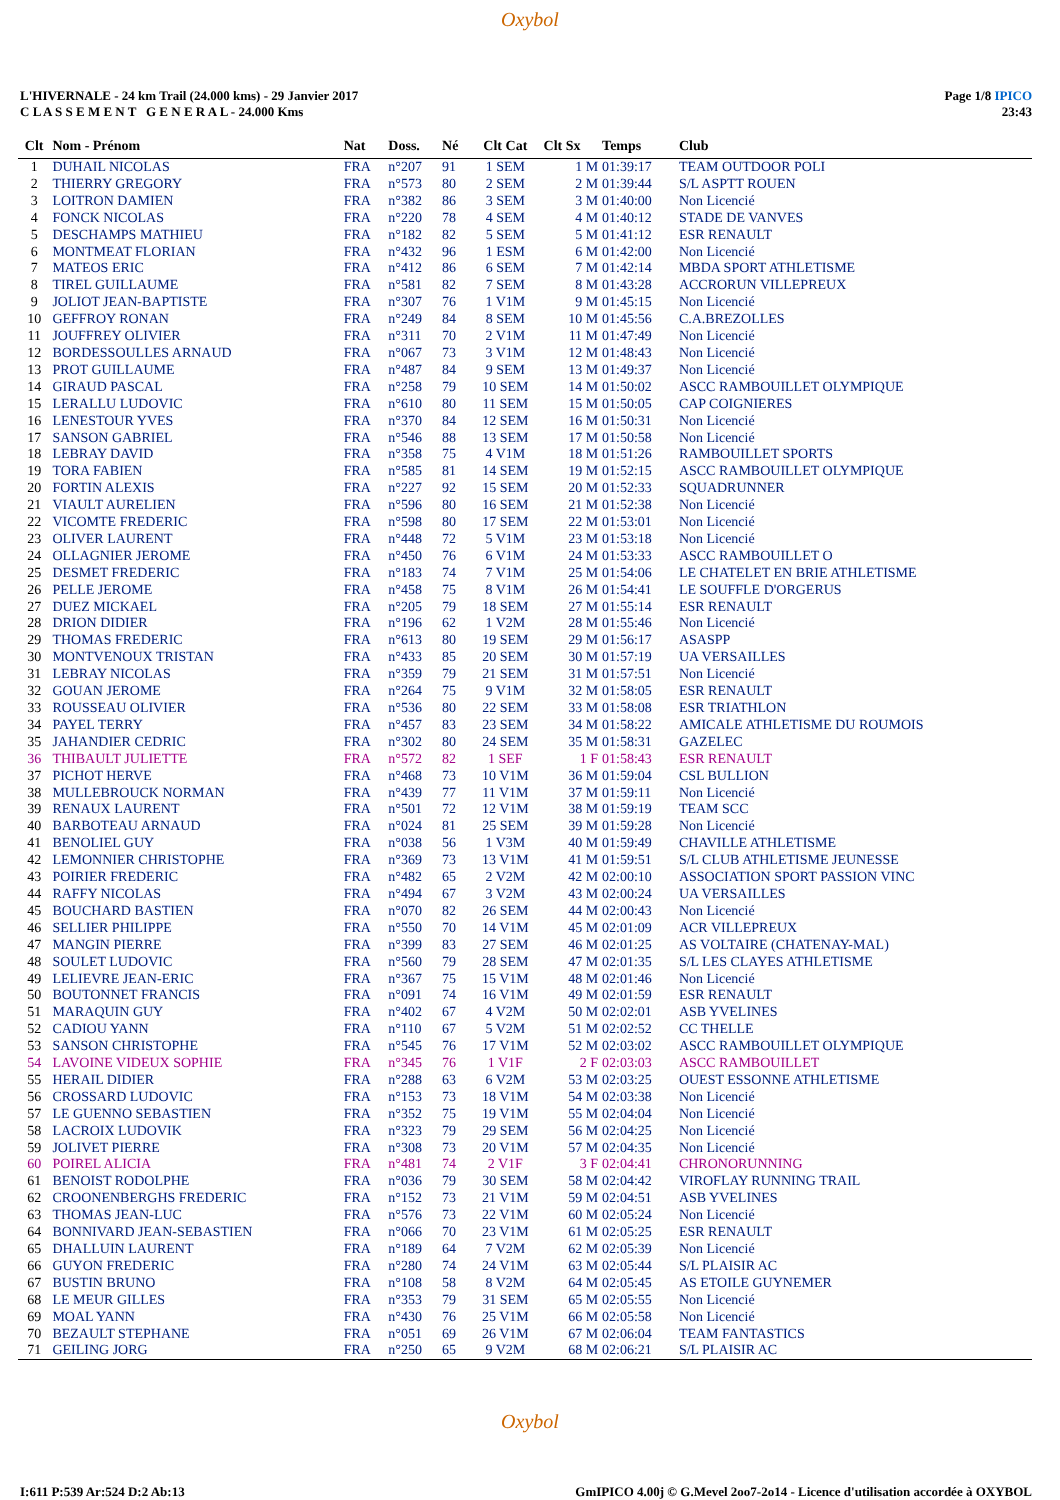Oxybol
L'HIVERNALE - 24 km Trail (24.000 kms) - 29 Janvier 2017
C L A S S E M E N T G E N E R A L - 24.000 Kms
Page 1/8 IPICO
23:43
| Clt | Nom - Prénom | Nat | Doss. | Né | Clt Cat | Clt Sx | Temps | Club |
| --- | --- | --- | --- | --- | --- | --- | --- | --- |
| 1 | DUHAIL NICOLAS | FRA | n°207 | 91 | 1 SEM | 1 M | 01:39:17 | TEAM OUTDOOR POLI |
| 2 | THIERRY GREGORY | FRA | n°573 | 80 | 2 SEM | 2 M | 01:39:44 | S/L ASPTT ROUEN |
| 3 | LOITRON DAMIEN | FRA | n°382 | 86 | 3 SEM | 3 M | 01:40:00 | Non Licencié |
| 4 | FONCK NICOLAS | FRA | n°220 | 78 | 4 SEM | 4 M | 01:40:12 | STADE DE VANVES |
| 5 | DESCHAMPS MATHIEU | FRA | n°182 | 82 | 5 SEM | 5 M | 01:41:12 | ESR RENAULT |
| 6 | MONTMEAT FLORIAN | FRA | n°432 | 96 | 1 ESM | 6 M | 01:42:00 | Non Licencié |
| 7 | MATEOS ERIC | FRA | n°412 | 86 | 6 SEM | 7 M | 01:42:14 | MBDA SPORT ATHLETISME |
| 8 | TIREL GUILLAUME | FRA | n°581 | 82 | 7 SEM | 8 M | 01:43:28 | ACCRORUN VILLEPREUX |
| 9 | JOLIOT JEAN-BAPTISTE | FRA | n°307 | 76 | 1 V1M | 9 M | 01:45:15 | Non Licencié |
| 10 | GEFFROY RONAN | FRA | n°249 | 84 | 8 SEM | 10 M | 01:45:56 | C.A.BREZOLLES |
| 11 | JOUFFREY OLIVIER | FRA | n°311 | 70 | 2 V1M | 11 M | 01:47:49 | Non Licencié |
| 12 | BORDESSOULLES ARNAUD | FRA | n°067 | 73 | 3 V1M | 12 M | 01:48:43 | Non Licencié |
| 13 | PROT GUILLAUME | FRA | n°487 | 84 | 9 SEM | 13 M | 01:49:37 | Non Licencié |
| 14 | GIRAUD PASCAL | FRA | n°258 | 79 | 10 SEM | 14 M | 01:50:02 | ASCC RAMBOUILLET OLYMPIQUE |
| 15 | LERALLU LUDOVIC | FRA | n°610 | 80 | 11 SEM | 15 M | 01:50:05 | CAP COIGNIERES |
| 16 | LENESTOUR YVES | FRA | n°370 | 84 | 12 SEM | 16 M | 01:50:31 | Non Licencié |
| 17 | SANSON GABRIEL | FRA | n°546 | 88 | 13 SEM | 17 M | 01:50:58 | Non Licencié |
| 18 | LEBRAY DAVID | FRA | n°358 | 75 | 4 V1M | 18 M | 01:51:26 | RAMBOUILLET SPORTS |
| 19 | TORA FABIEN | FRA | n°585 | 81 | 14 SEM | 19 M | 01:52:15 | ASCC RAMBOUILLET OLYMPIQUE |
| 20 | FORTIN ALEXIS | FRA | n°227 | 92 | 15 SEM | 20 M | 01:52:33 | SQUADRUNNER |
| 21 | VIAULT AURELIEN | FRA | n°596 | 80 | 16 SEM | 21 M | 01:52:38 | Non Licencié |
| 22 | VICOMTE FREDERIC | FRA | n°598 | 80 | 17 SEM | 22 M | 01:53:01 | Non Licencié |
| 23 | OLIVER LAURENT | FRA | n°448 | 72 | 5 V1M | 23 M | 01:53:18 | Non Licencié |
| 24 | OLLAGNIER JEROME | FRA | n°450 | 76 | 6 V1M | 24 M | 01:53:33 | ASCC RAMBOUILLET O |
| 25 | DESMET FREDERIC | FRA | n°183 | 74 | 7 V1M | 25 M | 01:54:06 | LE CHATELET EN BRIE ATHLETISME |
| 26 | PELLE JEROME | FRA | n°458 | 75 | 8 V1M | 26 M | 01:54:41 | LE SOUFFLE D'ORGERUS |
| 27 | DUEZ MICKAEL | FRA | n°205 | 79 | 18 SEM | 27 M | 01:55:14 | ESR RENAULT |
| 28 | DRION DIDIER | FRA | n°196 | 62 | 1 V2M | 28 M | 01:55:46 | Non Licencié |
| 29 | THOMAS FREDERIC | FRA | n°613 | 80 | 19 SEM | 29 M | 01:56:17 | ASASPP |
| 30 | MONTVENOUX TRISTAN | FRA | n°433 | 85 | 20 SEM | 30 M | 01:57:19 | UA VERSAILLES |
| 31 | LEBRAY NICOLAS | FRA | n°359 | 79 | 21 SEM | 31 M | 01:57:51 | Non Licencié |
| 32 | GOUAN JEROME | FRA | n°264 | 75 | 9 V1M | 32 M | 01:58:05 | ESR RENAULT |
| 33 | ROUSSEAU OLIVIER | FRA | n°536 | 80 | 22 SEM | 33 M | 01:58:08 | ESR TRIATHLON |
| 34 | PAYEL TERRY | FRA | n°457 | 83 | 23 SEM | 34 M | 01:58:22 | AMICALE ATHLETISME DU ROUMOIS |
| 35 | JAHANDIER CEDRIC | FRA | n°302 | 80 | 24 SEM | 35 M | 01:58:31 | GAZELEC |
| 36 | THIBAULT JULIETTE | FRA | n°572 | 82 | 1 SEF | 1 F | 01:58:43 | ESR RENAULT |
| 37 | PICHOT HERVE | FRA | n°468 | 73 | 10 V1M | 36 M | 01:59:04 | CSL BULLION |
| 38 | MULLEBROUCK NORMAN | FRA | n°439 | 77 | 11 V1M | 37 M | 01:59:11 | Non Licencié |
| 39 | RENAUX LAURENT | FRA | n°501 | 72 | 12 V1M | 38 M | 01:59:19 | TEAM SCC |
| 40 | BARBOTEAU ARNAUD | FRA | n°024 | 81 | 25 SEM | 39 M | 01:59:28 | Non Licencié |
| 41 | BENOLIEL GUY | FRA | n°038 | 56 | 1 V3M | 40 M | 01:59:49 | CHAVILLE ATHLETISME |
| 42 | LEMONNIER CHRISTOPHE | FRA | n°369 | 73 | 13 V1M | 41 M | 01:59:51 | S/L CLUB ATHLETISME JEUNESSE |
| 43 | POIRIER FREDERIC | FRA | n°482 | 65 | 2 V2M | 42 M | 02:00:10 | ASSOCIATION SPORT PASSION VINC |
| 44 | RAFFY NICOLAS | FRA | n°494 | 67 | 3 V2M | 43 M | 02:00:24 | UA VERSAILLES |
| 45 | BOUCHARD BASTIEN | FRA | n°070 | 82 | 26 SEM | 44 M | 02:00:43 | Non Licencié |
| 46 | SELLIER PHILIPPE | FRA | n°550 | 70 | 14 V1M | 45 M | 02:01:09 | ACR VILLEPREUX |
| 47 | MANGIN PIERRE | FRA | n°399 | 83 | 27 SEM | 46 M | 02:01:25 | AS VOLTAIRE (CHATENAY-MAL) |
| 48 | SOULET LUDOVIC | FRA | n°560 | 79 | 28 SEM | 47 M | 02:01:35 | S/L LES CLAYES ATHLETISME |
| 49 | LELIEVRE JEAN-ERIC | FRA | n°367 | 75 | 15 V1M | 48 M | 02:01:46 | Non Licencié |
| 50 | BOUTONNET FRANCIS | FRA | n°091 | 74 | 16 V1M | 49 M | 02:01:59 | ESR RENAULT |
| 51 | MARAQUIN GUY | FRA | n°402 | 67 | 4 V2M | 50 M | 02:02:01 | ASB YVELINES |
| 52 | CADIOU YANN | FRA | n°110 | 67 | 5 V2M | 51 M | 02:02:52 | CC THELLE |
| 53 | SANSON CHRISTOPHE | FRA | n°545 | 76 | 17 V1M | 52 M | 02:03:02 | ASCC RAMBOUILLET OLYMPIQUE |
| 54 | LAVOINE VIDEUX SOPHIE | FRA | n°345 | 76 | 1 V1F | 2 F | 02:03:03 | ASCC RAMBOUILLET |
| 55 | HERAIL DIDIER | FRA | n°288 | 63 | 6 V2M | 53 M | 02:03:25 | OUEST ESSONNE ATHLETISME |
| 56 | CROSSARD LUDOVIC | FRA | n°153 | 73 | 18 V1M | 54 M | 02:03:38 | Non Licencié |
| 57 | LE GUENNO SEBASTIEN | FRA | n°352 | 75 | 19 V1M | 55 M | 02:04:04 | Non Licencié |
| 58 | LACROIX LUDOVIK | FRA | n°323 | 79 | 29 SEM | 56 M | 02:04:25 | Non Licencié |
| 59 | JOLIVET PIERRE | FRA | n°308 | 73 | 20 V1M | 57 M | 02:04:35 | Non Licencié |
| 60 | POIREL ALICIA | FRA | n°481 | 74 | 2 V1F | 3 F | 02:04:41 | CHRONORUNNING |
| 61 | BENOIST RODOLPHE | FRA | n°036 | 79 | 30 SEM | 58 M | 02:04:42 | VIROFLAY RUNNING TRAIL |
| 62 | CROONENBERGHS FREDERIC | FRA | n°152 | 73 | 21 V1M | 59 M | 02:04:51 | ASB YVELINES |
| 63 | THOMAS JEAN-LUC | FRA | n°576 | 73 | 22 V1M | 60 M | 02:05:24 | Non Licencié |
| 64 | BONNIVARD JEAN-SEBASTIEN | FRA | n°066 | 70 | 23 V1M | 61 M | 02:05:25 | ESR RENAULT |
| 65 | DHALLUIN LAURENT | FRA | n°189 | 64 | 7 V2M | 62 M | 02:05:39 | Non Licencié |
| 66 | GUYON FREDERIC | FRA | n°280 | 74 | 24 V1M | 63 M | 02:05:44 | S/L PLAISIR AC |
| 67 | BUSTIN BRUNO | FRA | n°108 | 58 | 8 V2M | 64 M | 02:05:45 | AS ETOILE GUYNEMER |
| 68 | LE MEUR GILLES | FRA | n°353 | 79 | 31 SEM | 65 M | 02:05:55 | Non Licencié |
| 69 | MOAL YANN | FRA | n°430 | 76 | 25 V1M | 66 M | 02:05:58 | Non Licencié |
| 70 | BEZAULT STEPHANE | FRA | n°051 | 69 | 26 V1M | 67 M | 02:06:04 | TEAM FANTASTICS |
| 71 | GEILING JORG | FRA | n°250 | 65 | 9 V2M | 68 M | 02:06:21 | S/L PLAISIR AC |
Oxybol
I:611 P:539 Ar:524 D:2 Ab:13 GmIPICO 4.00j © G.Mevel 2oo7-2o14 - Licence d'utilisation accordée à OXYBOL